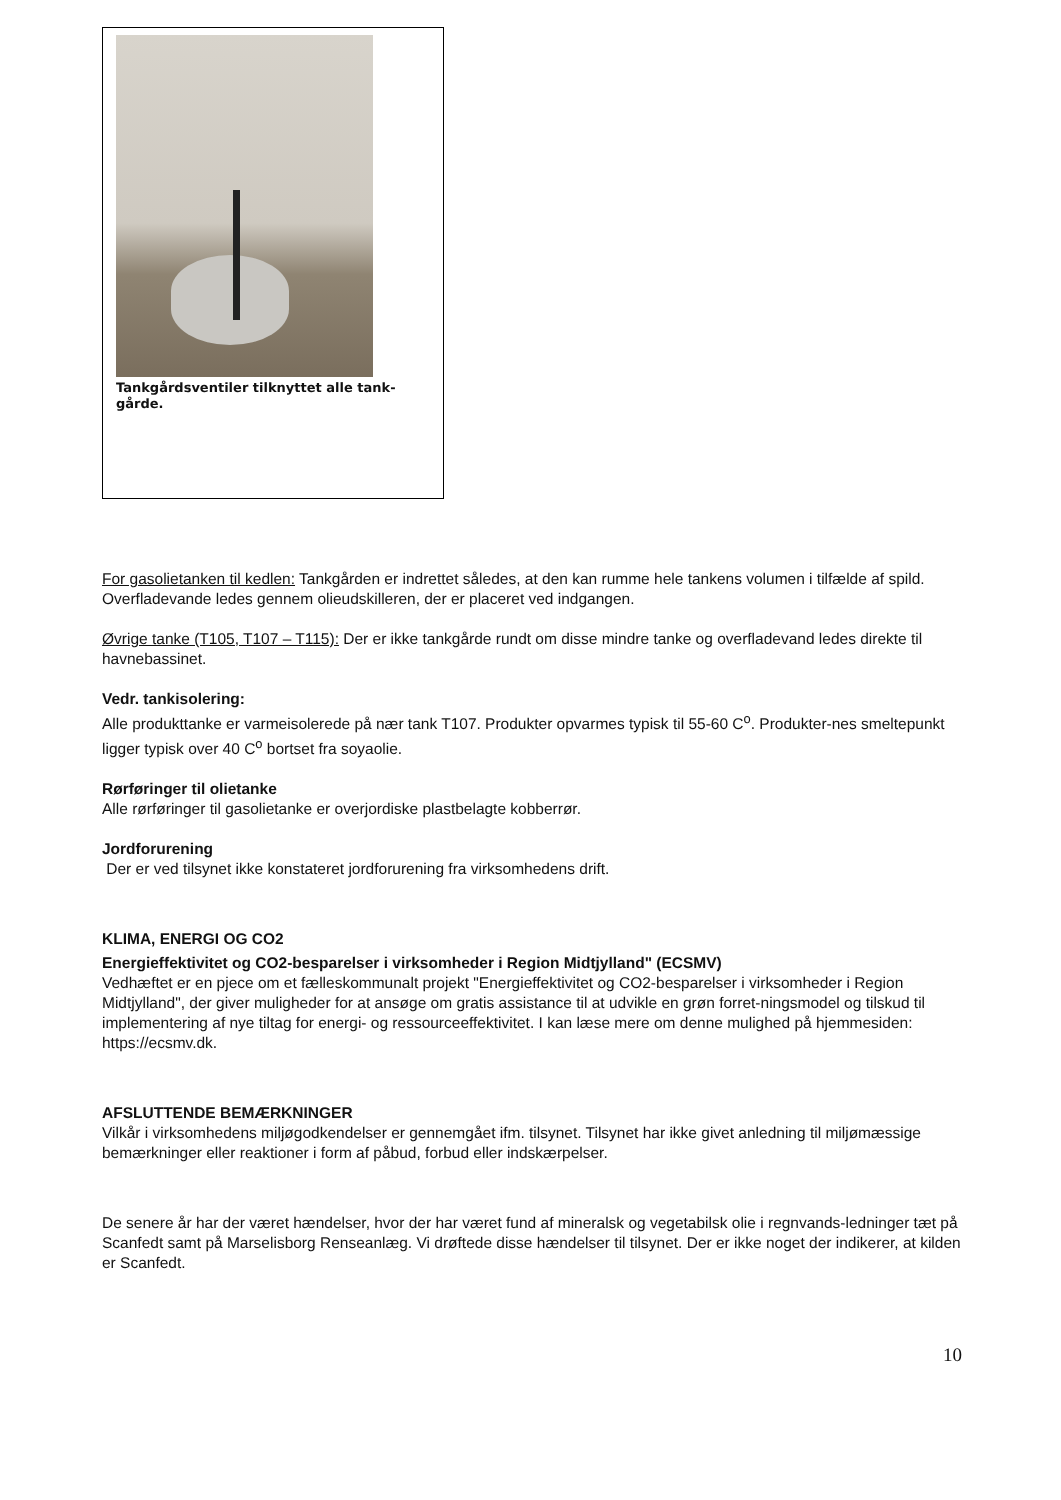Tankgårdsventiler tilknyttet alle tank-
gårde.
For gasolietanken til kedlen: Tankgården er indrettet således, at den kan rumme hele tankens volumen i tilfælde af spild. Overfladevande ledes gennem olieudskilleren, der er placeret ved indgangen.
Øvrige tanke (T105, T107 – T115): Der er ikke tankgårde rundt om disse mindre tanke og overfladevand ledes direkte til havnebassinet.
Vedr. tankisolering:
Alle produkttanke er varmeisolerede på nær tank T107. Produkter opvarmes typisk til 55-60 C<sup>o</sup>. Produkter-nes smeltepunkt ligger typisk over 40 C<sup>o</sup> bortset fra soyaolie.
Rørføringer til olietanke
Alle rørføringer til gasolietanke er overjordiske plastbelagte kobberrør.
Jordforurening
Der er ved tilsynet ikke konstateret jordforurening fra virksomhedens drift.
KLIMA, ENERGI OG CO2
Energieffektivitet og CO2-besparelser i virksomheder i Region Midtjylland" (ECSMV)
Vedhæftet er en pjece om et fælleskommunalt projekt "Energieffektivitet og CO2-besparelser i virksomheder i Region Midtjylland", der giver muligheder for at ansøge om gratis assistance til at udvikle en grøn forret-ningsmodel og tilskud til implementering af nye tiltag for energi- og ressourceeffektivitet. I kan læse mere om denne mulighed på hjemmesiden: https://ecsmv.dk.
AFSLUTTENDE BEMÆRKNINGER
Vilkår i virksomhedens miljøgodkendelser er gennemgået ifm. tilsynet. Tilsynet har ikke givet anledning til miljømæssige bemærkninger eller reaktioner i form af påbud, forbud eller indskærpelser.
De senere år har der været hændelser, hvor der har været fund af mineralsk og vegetabilsk olie i regnvands-ledninger tæt på Scanfedt samt på Marselisborg Renseanlæg. Vi drøftede disse hændelser til tilsynet. Der er ikke noget der indikerer, at kilden er Scanfedt.
10